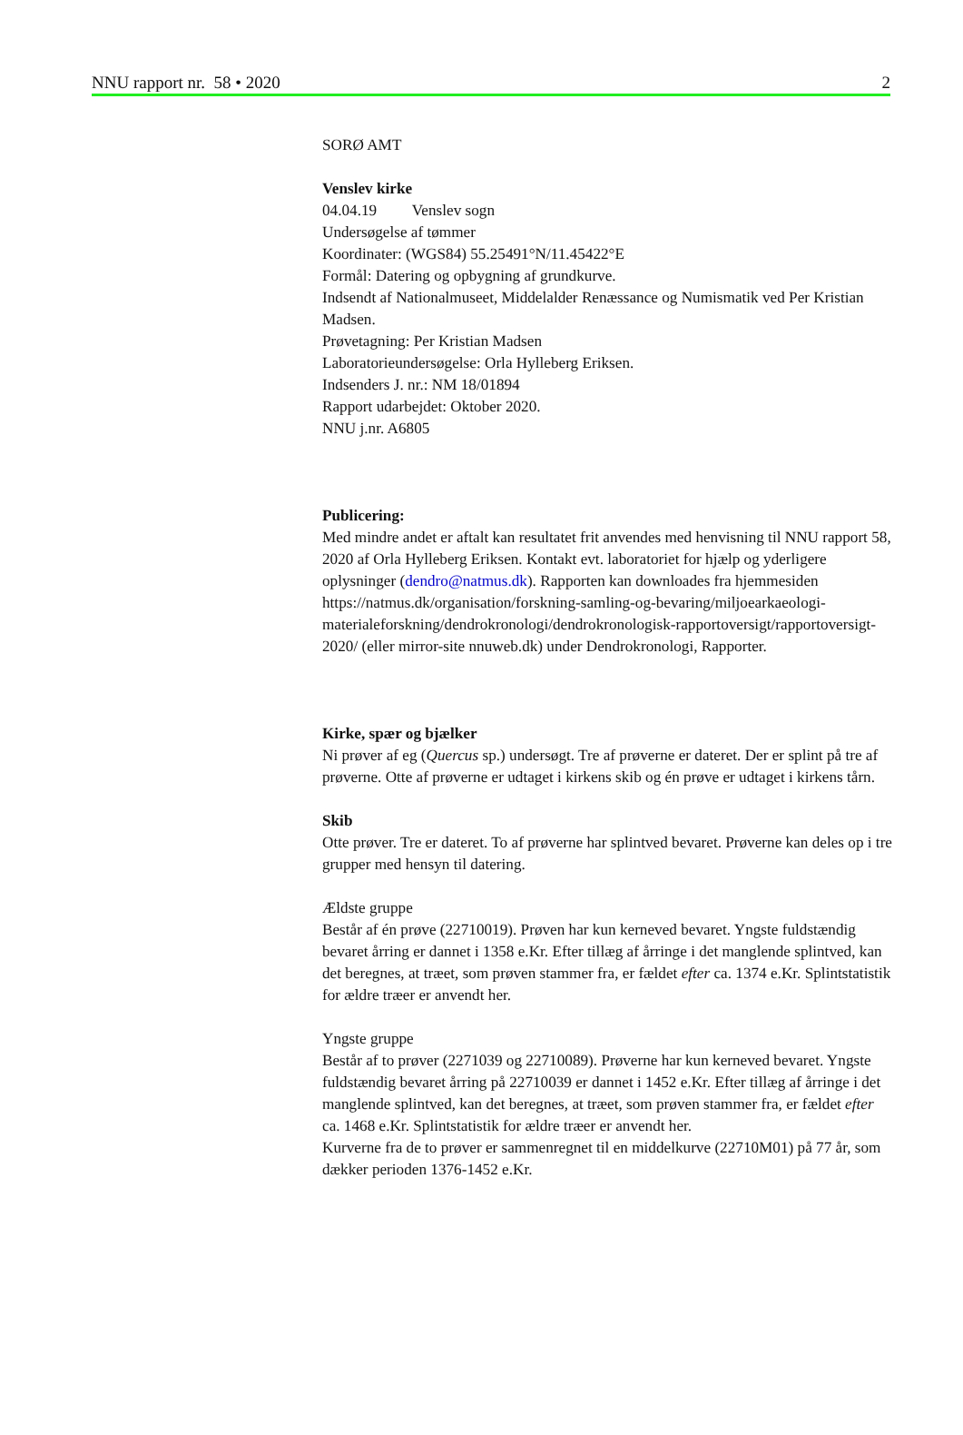NNU rapport nr. 58 • 2020 2
SORØ AMT
Venslev kirke
04.04.19 Venslev sogn
Undersøgelse af tømmer
Koordinater: (WGS84) 55.25491°N/11.45422°E
Formål: Datering og opbygning af grundkurve.
Indsendt af Nationalmuseet, Middelalder Renæssance og Numismatik ved Per Kristian Madsen.
Prøvetagning: Per Kristian Madsen
Laboratorieundersøgelse: Orla Hylleberg Eriksen.
Indsenders J. nr.: NM 18/01894
Rapport udarbejdet: Oktober 2020.
NNU j.nr. A6805
Publicering:
Med mindre andet er aftalt kan resultatet frit anvendes med henvisning til NNU rapport 58, 2020 af Orla Hylleberg Eriksen. Kontakt evt. laboratoriet for hjælp og yderligere oplysninger (dendro@natmus.dk). Rapporten kan downloades fra hjemmesiden https://natmus.dk/organisation/forskning-samling-og-bevaring/miljoearkaeologi-materialeforskning/dendrokronologi/dendrokronologisk-rapportoversigt/rapportoversigt-2020/ (eller mirror-site nnuweb.dk) under Dendrokronologi, Rapporter.
Kirke, spær og bjælker
Ni prøver af eg (Quercus sp.) undersøgt. Tre af prøverne er dateret. Der er splint på tre af prøverne. Otte af prøverne er udtaget i kirkens skib og én prøve er udtaget i kirkens tårn.
Skib
Otte prøver. Tre er dateret. To af prøverne har splintved bevaret. Prøverne kan deles op i tre grupper med hensyn til datering.
Ældste gruppe
Består af én prøve (22710019). Prøven har kun kerneved bevaret. Yngste fuldstændig bevaret årring er dannet i 1358 e.Kr. Efter tillæg af årringe i det manglende splintved, kan det beregnes, at træet, som prøven stammer fra, er fældet efter ca. 1374 e.Kr. Splintstatistik for ældre træer er anvendt her.
Yngste gruppe
Består af to prøver (2271039 og 22710089). Prøverne har kun kerneved bevaret. Yngste fuldstændig bevaret årring på 22710039 er dannet i 1452 e.Kr. Efter tillæg af årringe i det manglende splintved, kan det beregnes, at træet, som prøven stammer fra, er fældet efter ca. 1468 e.Kr. Splintstatistik for ældre træer er anvendt her.
Kurverne fra de to prøver er sammenregnet til en middelkurve (22710M01) på 77 år, som dækker perioden 1376-1452 e.Kr.